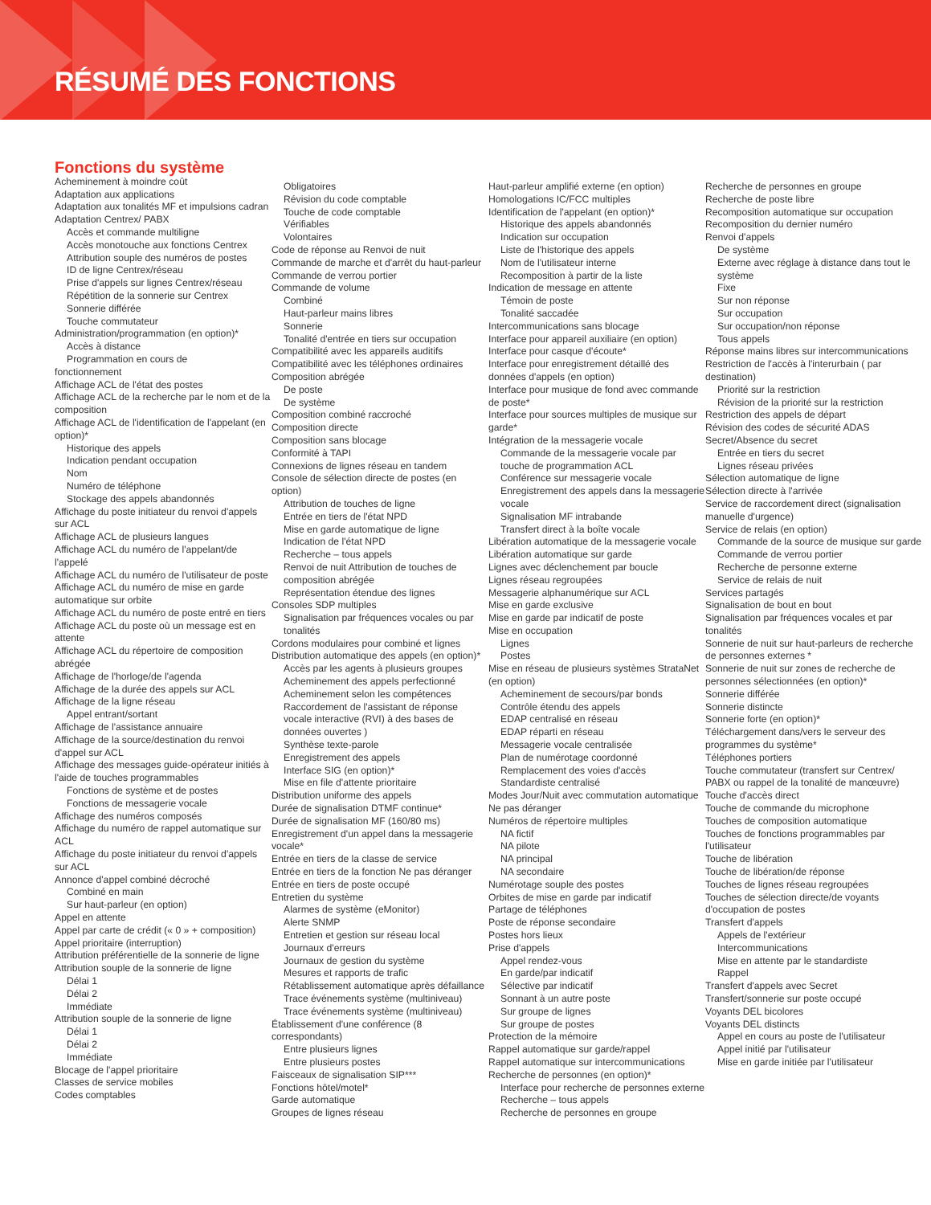RÉSUMÉ DES FONCTIONS
Fonctions du système
Acheminement à moindre coût
Adaptation aux applications
Adaptation aux tonalités MF et impulsions cadran
Adaptation Centrex/ PABX
Accès et commande multiligne
Accès monotouche aux fonctions Centrex
Attribution souple des numéros de postes
ID de ligne Centrex/réseau
Prise d'appels sur lignes Centrex/réseau
Répétition de la sonnerie sur Centrex
Sonnerie différée
Touche commutateur
Administration/programmation (en option)*
Accès à distance
Programmation en cours de
fonctionnement
Affichage ACL de l'état des postes
Affichage ACL de la recherche par le nom et de la composition
Affichage ACL de l'identification de l'appelant (en option)*
Historique des appels
Indication pendant occupation
Nom
Numéro de téléphone
Stockage des appels abandonnés
Affichage du poste initiateur du renvoi d'appels sur ACL
Affichage ACL de plusieurs langues
Affichage ACL du numéro de l'appelant/de l'appelé
Affichage ACL du numéro de l'utilisateur de poste
Affichage ACL du numéro de mise en garde automatique sur orbite
Affichage ACL du numéro de poste entré en tiers
Affichage ACL du poste où un message est en attente
Affichage ACL du répertoire de composition abrégée
Affichage de l'horloge/de l'agenda
Affichage de la durée des appels sur ACL
Affichage de la ligne réseau
Appel entrant/sortant
Affichage de l'assistance annuaire
Affichage de la source/destination du renvoi d'appel sur ACL
Affichage des messages guide-opérateur initiés à l'aide de touches programmables
Fonctions de système et de postes
Fonctions de messagerie vocale
Affichage des numéros composés
Affichage du numéro de rappel automatique sur ACL
Affichage du poste initiateur du renvoi d'appels sur ACL
Annonce d'appel combiné décroché
Combiné en main
Sur haut-parleur (en option)
Appel en attente
Appel par carte de crédit (« 0 » + composition)
Appel prioritaire (interruption)
Attribution préférentielle de la sonnerie de ligne
Attribution souple de la sonnerie de ligne
Délai 1
Délai 2
Immédiate
Attribution souple de la sonnerie de ligne
Délai 1
Délai 2
Immédiate
Blocage de l'appel prioritaire
Classes de service mobiles
Codes comptables
Obligatoires
Révision du code comptable
Touche de code comptable
Vérifiables
Volontaires
Code de réponse au Renvoi de nuit
Commande de marche et d'arrêt du haut-parleur
Commande de verrou portier
Commande de volume
Combiné
Haut-parleur mains libres
Sonnerie
Tonalité d'entrée en tiers sur occupation
Compatibilité avec les appareils auditifs
Compatibilité avec les téléphones ordinaires
Composition abrégée
De poste
De système
Composition combiné raccroché
Composition directe
Composition sans blocage
Conformité à TAPI
Connexions de lignes réseau en tandem
Console de sélection directe de postes (en option)
Attribution de touches de ligne
Entrée en tiers de l'état NPD
Mise en garde automatique de ligne
Indication de l'état NPD
Recherche – tous appels
Renvoi de nuit Attribution de touches de composition abrégée
Représentation étendue des lignes
Consoles SDP multiples
Signalisation par fréquences vocales ou par tonalités
Cordons modulaires pour combiné et lignes
Distribution automatique des appels (en option)*
Accès par les agents à plusieurs groupes
Acheminement des appels perfectionné
Acheminement selon les compétences
Raccordement de l'assistant de réponse vocale interactive (RVI) à des bases de données ouvertes )
Synthèse texte-parole
Enregistrement des appels
Interface SIG (en option)*
Mise en file d'attente prioritaire
Distribution uniforme des appels
Durée de signalisation DTMF continue*
Durée de signalisation MF (160/80 ms)
Enregistrement d'un appel dans la messagerie vocale*
Entrée en tiers de la classe de service
Entrée en tiers de la fonction Ne pas déranger
Entrée en tiers de poste occupé
Entretien du système
Alarmes de système (eMonitor)
Alerte SNMP
Entretien et gestion sur réseau local
Journaux d'erreurs
Journaux de gestion du système
Mesures et rapports de trafic
Rétablissement automatique après défaillance
Trace événements système (multiniveau)
Trace événements système (multiniveau)
Établissement d'une conférence (8 correspondants)
Entre plusieurs lignes
Entre plusieurs postes
Faisceaux de signalisation SIP***
Fonctions hôtel/motel*
Garde automatique
Groupes de lignes réseau
Haut-parleur amplifié externe (en option)
Homologations IC/FCC multiples
Identification de l'appelant (en option)*
Historique des appels abandonnés
Indication sur occupation
Liste de l'historique des appels
Nom de l'utilisateur interne
Recomposition à partir de la liste
Indication de message en attente
Témoin de poste
Tonalité saccadée
Intercommunications sans blocage
Interface pour appareil auxiliaire (en option)
Interface pour casque d'écoute*
Interface pour enregistrement détaillé des données d'appels (en option)
Interface pour musique de fond avec commande de poste*
Interface pour sources multiples de musique sur garde*
Intégration de la messagerie vocale
Commande de la messagerie vocale par touche de programmation ACL
Conférence sur messagerie vocale
Enregistrement des appels dans la messagerie vocale
Signalisation MF intrabande
Transfert direct à la boîte vocale
Libération automatique de la messagerie vocale
Libération automatique sur garde
Lignes avec déclenchement par boucle
Lignes réseau regroupées
Messagerie alphanumérique sur ACL
Mise en garde exclusive
Mise en garde par indicatif de poste
Mise en occupation
Lignes
Postes
Mise en réseau de plusieurs systèmes StrataNet (en option)
Acheminement de secours/par bonds
Contrôle étendu des appels
EDAP centralisé en réseau
EDAP réparti en réseau
Messagerie vocale centralisée
Plan de numérotage coordonné
Remplacement des voies d'accès
Standardiste centralisé
Modes Jour/Nuit avec commutation automatique
Ne pas déranger
Numéros de répertoire multiples
NA fictif
NA pilote
NA principal
NA secondaire
Numérotage souple des postes
Orbites de mise en garde par indicatif
Partage de téléphones
Poste de réponse secondaire
Postes hors lieux
Prise d'appels
Appel rendez-vous
En garde/par indicatif
Sélective par indicatif
Sonnant à un autre poste
Sur groupe de lignes
Sur groupe de postes
Protection de la mémoire
Rappel automatique sur garde/rappel
Rappel automatique sur intercommunications
Recherche de personnes (en option)*
Interface pour recherche de personnes externe
Recherche – tous appels
Recherche de personnes en groupe
Recherche de personnes en groupe
Recherche de poste libre
Recomposition automatique sur occupation
Recomposition du dernier numéro
Renvoi d'appels
De système
Externe avec réglage à distance dans tout le système
Fixe
Sur non réponse
Sur occupation
Sur occupation/non réponse
Tous appels
Réponse mains libres sur intercommunications
Restriction de l'accès à l'interurbain ( par destination)
Priorité sur la restriction
Révision de la priorité sur la restriction
Restriction des appels de départ
Révision des codes de sécurité ADAS
Secret/Absence du secret
Entrée en tiers du secret
Lignes réseau privées
Sélection automatique de ligne
Sélection directe à l'arrivée
Service de raccordement direct (signalisation manuelle d'urgence)
Service de relais (en option)
Commande de la source de musique sur garde
Commande de verrou portier
Recherche de personne externe
Service de relais de nuit
Services partagés
Signalisation de bout en bout
Signalisation par fréquences vocales et par tonalités
Sonnerie de nuit sur haut-parleurs de recherche de personnes externes *
Sonnerie de nuit sur zones de recherche de personnes sélectionnées (en option)*
Sonnerie différée
Sonnerie distincte
Sonnerie forte (en option)*
Téléchargement dans/vers le serveur des programmes du système*
Téléphones portiers
Touche commutateur (transfert sur Centrex/ PABX ou rappel de la tonalité de manœuvre)
Touche d'accès direct
Touche de commande du microphone
Touches de composition automatique
Touches de fonctions programmables par l'utilisateur
Touche de libération
Touche de libération/de réponse
Touches de lignes réseau regroupées
Touches de sélection directe/de voyants d'occupation de postes
Transfert d'appels
Appels de l'extérieur
Intercommunications
Mise en attente par le standardiste
Rappel
Transfert d'appels avec Secret
Transfert/sonnerie sur poste occupé
Voyants DEL bicolores
Voyants DEL distincts
Appel en cours au poste de l'utilisateur
Appel initié par l'utilisateur
Mise en garde initiée par l'utilisateur